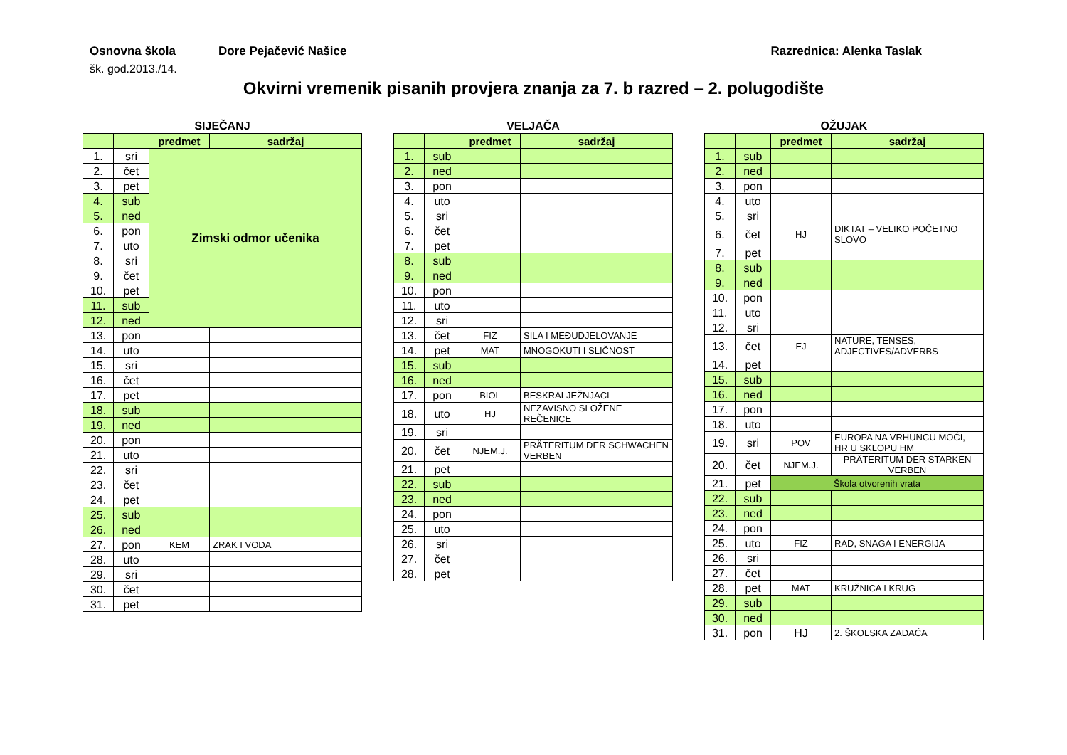Osnovna škola Dore Pejačević Našice Razrednica: Alenka Taslak
šk. god.2013./14.
Okvirni vremenik pisanih provjera znanja za 7. b razred – 2. polugodište
SIJEČANJ
| | | predmet | sadržaj |
| --- | --- | --- | --- |
| 1. | sri | Zimski odmor učenika | |
| 2. | čet | | |
| 3. | pet | | |
| 4. | sub | | |
| 5. | ned | | |
| 6. | pon | | |
| 7. | uto | | |
| 8. | sri | | |
| 9. | čet | | |
| 10. | pet | | |
| 11. | sub | | |
| 12. | ned | | |
| 13. | pon | | |
| 14. | uto | | |
| 15. | sri | | |
| 16. | čet | | |
| 17. | pet | | |
| 18. | sub | | |
| 19. | ned | | |
| 20. | pon | | |
| 21. | uto | | |
| 22. | sri | | |
| 23. | čet | | |
| 24. | pet | | |
| 25. | sub | | |
| 26. | ned | | |
| 27. | pon | KEM | ZRAK I VODA |
| 28. | uto | | |
| 29. | sri | | |
| 30. | čet | | |
| 31. | pet | | |
VELJAČA
| | | predmet | sadržaj |
| --- | --- | --- | --- |
| 1. | sub | | |
| 2. | ned | | |
| 3. | pon | | |
| 4. | uto | | |
| 5. | sri | | |
| 6. | čet | | |
| 7. | pet | | |
| 8. | sub | | |
| 9. | ned | | |
| 10. | pon | | |
| 11. | uto | | |
| 12. | sri | | |
| 13. | čet | FIZ | SILA I MEĐUDJELOVANJE |
| 14. | pet | MAT | MNOGOKUTI I SLIČNOST |
| 15. | sub | | |
| 16. | ned | | |
| 17. | pon | BIOL | BESKRALJEŽNJACI |
| 18. | uto | HJ | NEZAVISNO SLOŽENE REČENICE |
| 19. | sri | | |
| 20. | čet | NJEM.J. | PRÄTERITUM DER SCHWACHEN VERBEN |
| 21. | pet | | |
| 22. | sub | | |
| 23. | ned | | |
| 24. | pon | | |
| 25. | uto | | |
| 26. | sri | | |
| 27. | čet | | |
| 28. | pet | | |
OŽUJAK
| | | predmet | sadržaj |
| --- | --- | --- | --- |
| 1. | sub | | |
| 2. | ned | | |
| 3. | pon | | |
| 4. | uto | | |
| 5. | sri | | |
| 6. | čet | HJ | DIKTAT – VELIKO POČETNO SLOVO |
| 7. | pet | | |
| 8. | sub | | |
| 9. | ned | | |
| 10. | pon | | |
| 11. | uto | | |
| 12. | sri | | |
| 13. | čet | EJ | NATURE, TENSES, ADJECTIVES/ADVERBS |
| 14. | pet | | |
| 15. | sub | | |
| 16. | ned | | |
| 17. | pon | | |
| 18. | uto | | |
| 19. | sri | POV | EUROPA NA VRHUNCU MOĆI, HR U SKLOPU HM |
| 20. | čet | NJEM.J. | PRÄTERITUM DER STARKEN VERBEN |
| 21. | pet | Škola otvorenih vrata | |
| 22. | sub | | |
| 23. | ned | | |
| 24. | pon | | |
| 25. | uto | FIZ | RAD, SNAGA I ENERGIJA |
| 26. | sri | | |
| 27. | čet | | |
| 28. | pet | MAT | KRUŽNICA I KRUG |
| 29. | sub | | |
| 30. | ned | | |
| 31. | pon | HJ | 2. ŠKOLSKA ZADAĆA |